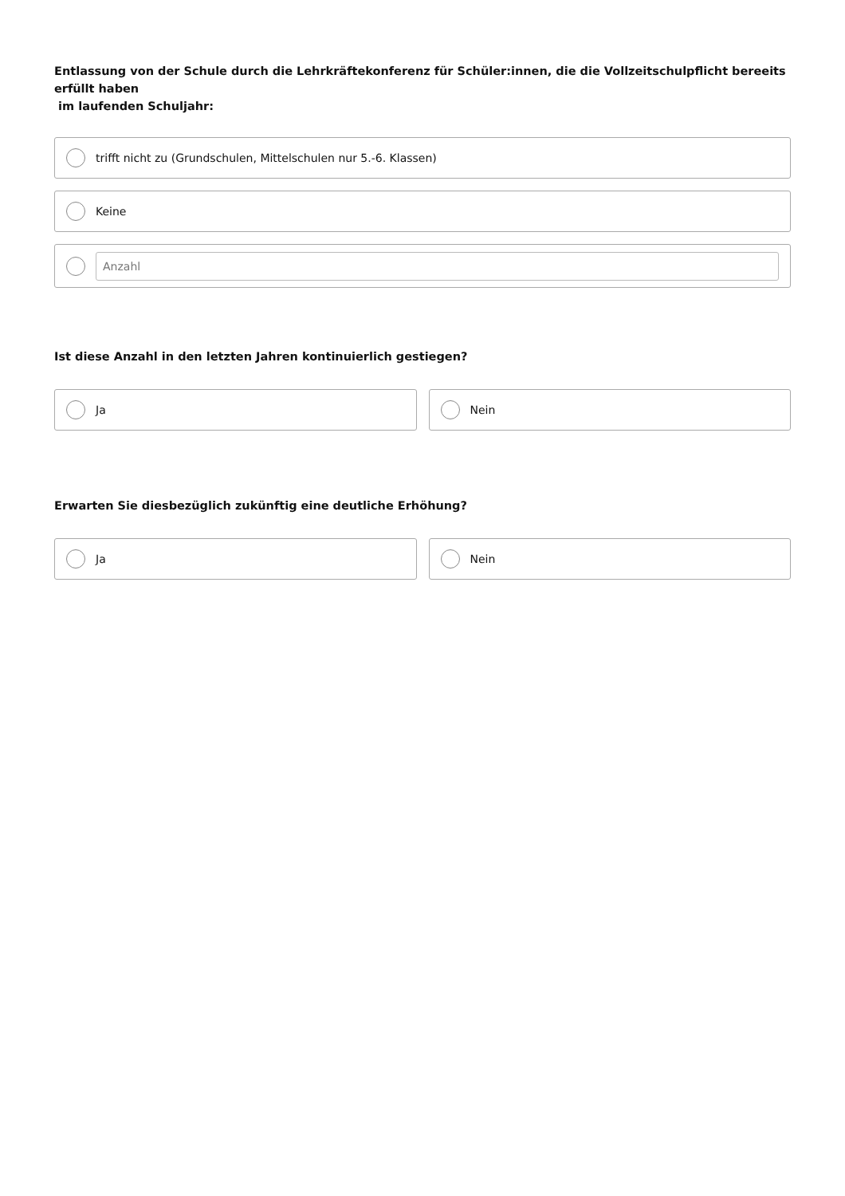Entlassung von der Schule durch die Lehrkräftekonferenz für Schüler:innen, die die Vollzeitschulpflicht bereeits erfüllt haben
im laufenden Schuljahr:
trifft nicht zu (Grundschulen, Mittelschulen nur 5.-6. Klassen)
Keine
Anzahl
Ist diese Anzahl in den letzten Jahren kontinuierlich gestiegen?
Ja Nein
Erwarten Sie diesbezüglich zukünftig eine deutliche Erhöhung?
Ja Nein